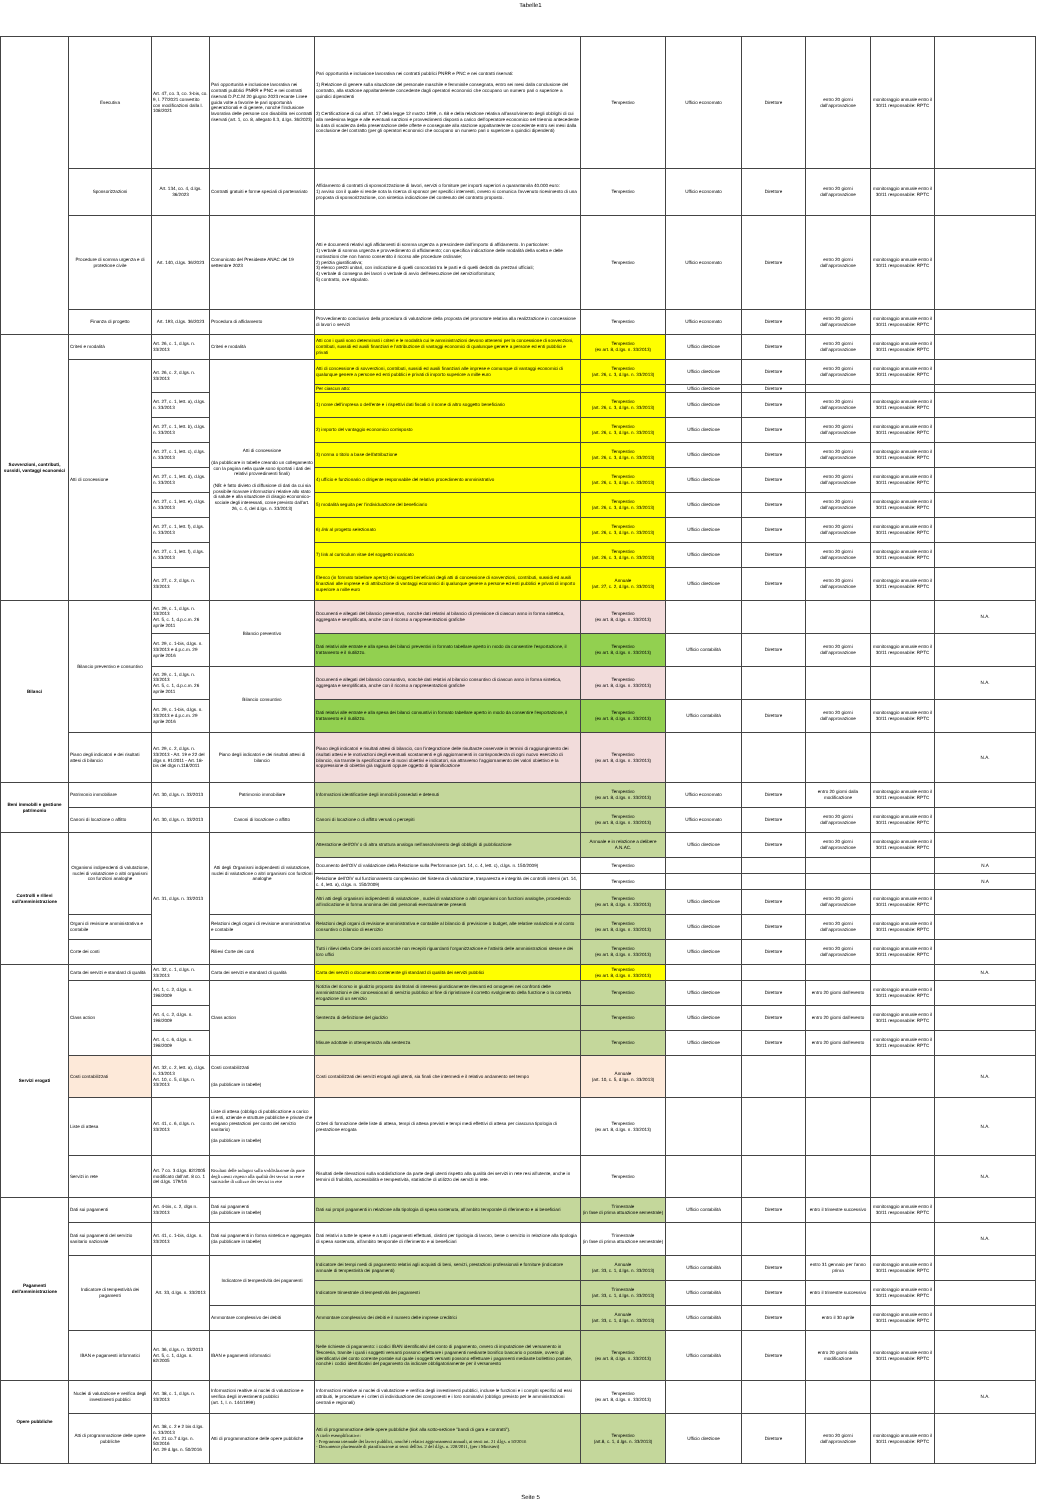Tabelle1
| | Esecutiva | Art. 47, co. 3, co. 3-bis, co. 9, l. 77/2021 convertito con modificazioni dalla l. 108/2021 | Pari opportunità e inclusione lavorativa nei contratti pubblici PNRR e PNC e nei contratti riservati D.P.C.M 20 giugno 2023 recante Linee guida volte a favorire le pari opportunità generazionali e di genere, nonché l'inclusione lavorativa delle persone con disabilità nei contratti riservati (art. 1, co. 8, allegato II.3, d.lgs. 36/2023) | Pari opportunità e inclusione lavorativa nei contratti pubblici PNRR e PNC e nei contratti riservati: 1) Relazione di genere sulla situazione del personale maschile e femminile consegnata, entro sei mesi dalla conclusione del contratto, alla stazione appaltante/ente concedente dagli operatori economici che occupano un numero pari o superiore a quindici dipendenti 2) Certificazione di cui all'art. 17 della legge 12 marzo 1999, n. 68 e della relazione relativa all'assolvimento degli obblighi di cui alla medesima legge e alle eventuali sanzioni e provvedimenti disposti a carico dell'operatore economico nel triennio antecedente la data di scadenza della presentazione delle offerte e consegnate alla stazione appaltante/ente concedente entro sei mesi dalla conclusione del contratto (per gli operatori economici che occupano un numero pari o superiore a quindici dipendenti) | Tempestivo | Ufficio economato | Direttore | entro 20 giorni dall'approvazione | monitoraggio annuale entro il 30/11 responsabile: RPTC | |
| | Sponsorizzazioni | Art. 134, co. 4, d.lgs. 36/2023 | Contratti gratuiti e forme speciali di partenariato | Affidamento di contratti di sponsorizzazione di lavori, servizi o forniture per importi superiori a quarantamila 40.000 euro: 1) avviso con il quale si rende nota la ricerca di sponsor per specifici interventi, ovvero si comunica l'avvenuto ricevimento di una proposta di sponsorizzazione, con sintetica indicazione del contenuto del contratto proposto. | Tempestivo | Ufficio economato | Direttore | entro 20 giorni dall'approvazione | monitoraggio annuale entro il 30/11 responsabile: RPTC | |
| | Procedure di somma urgenza e di protezione civile | Art. 140, d.lgs. 36/2023 | Comunicato del Presidente ANAC del 19 settembre 2023 | Atti e documenti relativi agli affidamenti di somma urgenza a prescindere dall'importo di affidamento. In particolare: 1) verbale di somma urgenza e provvedimento di affidamento; con specifica indicazione delle modalità della scelta e delle motivazioni che non hanno consentito il ricorso alle procedure ordinarie; 2) perizia giustificativa; 3) elenco prezzi unitari, con indicazione di quelli concordati tra le parti e di quelli dedotti da prezzari ufficiali; 4) verbale di consegna dei lavori o verbale di avvio dell'esecuzione del servizio/fornitura; 5) contratto, ove stipulato. | Tempestivo | Ufficio economato | Direttore | entro 20 giorni dall'approvazione | monitoraggio annuale entro il 30/11 responsabile: RPTC | |
| | Finanza di progetto | Art. 193, d.lgs. 36/2023 | Procedura di affidamento | Provvedimento conclusivo della procedura di valutazione della proposta del promotore relativa alla realizzazione in concessione di lavori o servizi | Tempestivo | Ufficio economato | Direttore | entro 20 giorni dall'approvazione | monitoraggio annuale entro il 30/11 responsabile: RPTC | |
| Sovvenzioni, contributi, sussidi, vantaggi economici | Criteri e modalità | Art. 26, c. 1, d.lgs. n. 33/2013 | Criteri e modalità | Atti con i quali sono determinati i criteri e le modalità cui le amministrazioni devono attenersi per la concessione di sovvenzioni, contributi, sussidi ed ausili finanziari e l'attribuzione di vantaggi economici di qualunque genere a persone ed enti pubblici e privati | Tempestivo (ex art. 8, d.lgs. n. 33/2013) | Ufficio direzione | Direttore | entro 20 giorni dall'approvazione | monitoraggio annuale entro il 30/11 responsabile: RPTC | |
| | Atti di concessione | Art. 26, c. 2, d.lgs. n. 33/2013 | Atti di concessione (da pubblicare in tabelle creando un collegamento con la pagina nella quale sono riportati i dati dei relativi provvedimenti finali) (NB: è fatto divieto di diffusione di dati da cui sia possibile ricavare informazioni relative allo stato di salute e alla situazione di disagio economico-sociale degli interessati, come previsto dall'art. 26, c. 4, del d.lgs. n. 33/2013) | Atti di concessione di sovvenzioni, contributi, sussidi ed ausili finanziari alle imprese e comunque di vantaggi economici di qualunque genere a persone ed enti pubblici e privati di importo superiore a mille euro | Tempestivo (art. 26, c. 3, d.lgs. n. 33/2013) | Ufficio direzione | Direttore | entro 20 giorni dall'approvazione | monitoraggio annuale entro il 30/11 responsabile: RPTC | |
| | | | | Per ciascun atto: | | Ufficio direzione | Direttore | | | |
| | | Art. 27, c. 1, lett. a), d.lgs. n. 33/2013 | | 1) nome dell'impresa o dell'ente e i rispettivi dati fiscali o il nome di altro soggetto beneficiario | Tempestivo (art. 26, c. 3, d.lgs. n. 33/2013) | Ufficio direzione | Direttore | entro 20 giorni dall'approvazione | monitoraggio annuale entro il 30/11 responsabile: RPTC | |
| | | Art. 27, c. 1, lett. b), d.lgs. n. 33/2013 | | 2) importo del vantaggio economico corrisposto | Tempestivo (art. 26, c. 3, d.lgs. n. 33/2013) | Ufficio direzione | Direttore | entro 20 giorni dall'approvazione | monitoraggio annuale entro il 30/11 responsabile: RPTC | |
| | | Art. 27, c. 1, lett. c), d.lgs. n. 33/2013 | | 3) norma o titolo a base dell'attribuzione | Tempestivo (art. 26, c. 3, d.lgs. n. 33/2013) | Ufficio direzione | Direttore | entro 20 giorni dall'approvazione | monitoraggio annuale entro il 30/11 responsabile: RPTC | |
| | | Art. 27, c. 1, lett. d), d.lgs. n. 33/2013 | | 4) ufficio e funzionario o dirigente responsabile del relativo procedimento amministrativo | Tempestivo (art. 26, c. 3, d.lgs. n. 33/2013) | Ufficio direzione | Direttore | entro 20 giorni dall'approvazione | monitoraggio annuale entro il 30/11 responsabile: RPTC | |
| | | Art. 27, c. 1, lett. e), d.lgs. n. 33/2013 | | 5) modalità seguita per l'individuazione del beneficiario | Tempestivo (art. 26, c. 3, d.lgs. n. 33/2013) | Ufficio direzione | Direttore | entro 20 giorni dall'approvazione | monitoraggio annuale entro il 30/11 responsabile: RPTC | |
| | | Art. 27, c. 1, lett. f), d.lgs. n. 33/2013 | | 6) link al progetto selezionato | Tempestivo (art. 26, c. 3, d.lgs. n. 33/2013) | Ufficio direzione | Direttore | entro 20 giorni dall'approvazione | monitoraggio annuale entro il 30/11 responsabile: RPTC | |
| | | Art. 27, c. 1, lett. f), d.lgs. n. 33/2013 | | 7) link al curriculum vitae del soggetto incaricato | Tempestivo (art. 26, c. 3, d.lgs. n. 33/2013) | Ufficio direzione | Direttore | entro 20 giorni dall'approvazione | monitoraggio annuale entro il 30/11 responsabile: RPTC | |
| | | Art. 27, c. 2, d.lgs. n. 33/2013 | | Elenco (in formato tabellare aperto) dei soggetti beneficiari degli atti di concessione di sovvenzioni, contributi, sussidi ed ausili finanziari alle imprese e di attribuzione di vantaggi economici di qualunque genere a persone ed enti pubblici e privati di importo superiore a mille euro | Annuale (art. 27, c. 2, d.lgs. n. 33/2013) | Ufficio direzione | Direttore | entro 20 giorni dall'approvazione | monitoraggio annuale entro il 30/11 responsabile: RPTC | |
| Bilanci | Bilancio preventivo e consuntivo | Art. 29, c. 1, d.lgs. n. 33/2013 Art. 5, c. 1, d.p.c.m. 26 aprile 2011 | Bilancio preventivo | Documenti e allegati del bilancio preventivo, nonché dati relativi al bilancio di previsione di ciascun anno in forma sintetica, aggregata e semplificata, anche con il ricorso a rappresentazioni grafiche | Tempestivo (ex art. 8, d.lgs. n. 33/2013) | | | | | N.A. |
| | | Art. 29, c. 1-bis, d.lgs. n. 33/2013 e d.p.c.m. 29 aprile 2016 | | Dati relativi alle entrate e alla spesa dei bilanci preventivi in formato tabellare aperto in modo da consentire l'esportazione, il trattamento e il riutilizzo. | Tempestivo (ex art. 8, d.lgs. n. 33/2013) | Ufficio contabilità | Direttore | entro 20 giorni dall'approvazione | monitoraggio annuale entro il 30/11 responsabile: RPTC | |
| | | Art. 29, c. 1, d.lgs. n. 33/2013 Art. 5, c. 1, d.p.c.m. 26 aprile 2011 | Bilancio consuntivo | Documenti e allegati del bilancio consuntivo, nonché dati relativi al bilancio consuntivo di ciascun anno in forma sintetica, aggregata e semplificata, anche con il ricorso a rappresentazioni grafiche | Tempestivo (ex art. 8, d.lgs. n. 33/2013) | | | | | N.A. |
| | | Art. 29, c. 1-bis, d.lgs. n. 33/2013 e d.p.c.m. 29 aprile 2016 | | Dati relativi alle entrate e alla spesa dei bilanci consuntivi in formato tabellare aperto in modo da consentire l'esportazione, il trattamento e il riutilizzo. | Tempestivo (ex art. 8, d.lgs. n. 33/2013) | Ufficio contabilità | Direttore | entro 20 giorni dall'approvazione | monitoraggio annuale entro il 30/11 responsabile: RPTC | |
| | Piano degli indicatori e dei risultati attesi di bilancio | Art. 29, c. 2, d.lgs. n. 33/2013 - Art. 19 e 22 del dlgs n. 91/2011 - Art. 18-bis del dlgs n.118/2011 | Piano degli indicatori e dei risultati attesi di bilancio | Piano degli indicatori e risultati attesi di bilancio, con l'integrazione delle risultanze osservate in termini di raggiungimento dei risultati attesi e le motivazioni degli eventuali scostamenti e gli aggiornamenti in corrispondenza di ogni nuovo esercizio di bilancio, sia tramite la specificazione di nuovi obiettivi e indicatori, sia attraverso l'aggiornamento dei valori obiettivo e la soppressione di obiettivi già raggiunti oppure oggetto di ripianificazione | Tempestivo (ex art. 8, d.lgs. n. 33/2013) | | | | | N.A. |
| Beni immobili e gestione patrimonio | Patrimonio immobiliare | Art. 30, d.lgs. n. 33/2013 | Patrimonio immobiliare | Informazioni identificative degli immobili posseduti e detenuti | Tempestivo (ex art. 8, d.lgs. n. 33/2013) | Ufficio economato | Direttore | entro 20 giorni dalla modificazione | monitoraggio annuale entro il 30/11 responsabile: RPTC | |
| | Canoni di locazione o affitto | Art. 30, d.lgs. n. 33/2013 | Canoni di locazione o affitto | Canoni di locazione o di affitto versati o percepiti | Tempestivo (ex art. 8, d.lgs. n. 33/2013) | Ufficio economato | Direttore | entro 20 giorni dall'approvazione | monitoraggio annuale entro il 30/11 responsabile: RPTC | |
| Controlli e rilievi sull'amministrazione | Organismi indipendenti di valutazione, nuclei di valutazione o altri organismi con funzioni analoghe | Art. 31, d.lgs. n. 33/2013 | Atti degli Organismi indipendenti di valutazione, nuclei di valutazione o altri organismi con funzioni analoghe | Attestazione dell'OIV o di altra struttura analoga nell'assolvimento degli obblighi di pubblicazione | Annuale e in relazione a delibere A.N.AC. | Ufficio direzione | Direttore | entro 20 giorni dall'approvazione | monitoraggio annuale entro il 30/11 responsabile: RPTC | |
| | | | | Documento dell'OIV di validazione della Relazione sulla Performance (art. 14, c. 4, lett. c), d.lgs. n. 150/2009) | Tempestivo | | | | | N.A |
| | | | | Relazione dell'OIV sul funzionamento complessivo del Sistema di valutazione, trasparenza e integrità dei controlli interni (art. 14, c. 4, lett. a), d.lgs. n. 150/2009) | Tempestivo | | | | | N.A |
| | | | | Altri atti degli organismi indipendenti di valutazione , nuclei di valutazione o altri organismi con funzioni analoghe, procedendo all'indicazione in forma anonima dei dati personali eventualmente presenti | Tempestivo (ex art. 8, d.lgs. n. 33/2013) | Ufficio direzione | Direttore | entro 20 giorni dall'approvazione | monitoraggio annuale entro il 30/11 responsabile: RPTC | |
| | Organi di revisione amministrativa e contabile | | Relazioni degli organi di revisione amministrativa e contabile | Relazioni degli organi di revisione amministrativa e contabile al bilancio di previsione o budget, alle relative variazioni e al conto consuntivo o bilancio di esercizio | Tempestivo (ex art. 8, d.lgs. n. 33/2013) | Ufficio direzione | Direttore | entro 20 giorni dall'approvazione | monitoraggio annuale entro il 30/11 responsabile: RPTC | |
| | Corte dei conti | | Rilievi Corte dei conti | Tutti i rilievi della Corte dei conti ancorchè non recepiti riguardanti l'organizzazione e l'attività delle amministrazioni stesse e dei loro uffici | Tempestivo (ex art. 8, d.lgs. n. 33/2013) | Ufficio direzione | Direttore | entro 20 giorni dall'approvazione | monitoraggio annuale entro il 30/11 responsabile: RPTC | |
| Servizi erogati | Carta dei servizi e standard di qualità | Art. 32, c. 1, d.lgs. n. 33/2013 | Carta dei servizi e standard di qualità | Carta dei servizi o documento contenente gli standard di qualità dei servizi pubblici | Tempestivo (ex art. 8, d.lgs. n. 33/2013) | | | | | N.A. |
| | Class action | Art. 1, c. 2, d.lgs. n. 198/2009 | Class action | Notizia del ricorso in giudizio proposto dai titolari di interessi giuridicamente rilevanti ed omogenei nei confronti delle amministrazioni e dei concessionari di servizio pubblico al fine di ripristinare il corretto svolgimento della funzione o la corretta erogazione di un servizio | Tempestivo | Ufficio direzione | Direttore | entro 20 giorni dall'evento | monitoraggio annuale entro il 30/11 responsabile: RPTC | |
| | | Art. 4, c. 2, d.lgs. n. 198/2009 | | Sentenza di definizione del giudizio | Tempestivo | Ufficio direzione | Direttore | entro 20 giorni dall'evento | monitoraggio annuale entro il 30/11 responsabile: RPTC | |
| | | Art. 4, c. 6, d.lgs. n. 198/2009 | | Misure adottate in ottemperanza alla sentenza | Tempestivo | Ufficio direzione | Direttore | entro 20 giorni dall'evento | monitoraggio annuale entro il 30/11 responsabile: RPTC | |
| | Costi contabilizzati | Art. 32, c. 2, lett. a), d.lgs. n. 33/2013 Art. 10, c. 5, d.lgs. n. 33/2013 | Costi contabilizzati (da pubblicare in tabelle) | Costi contabilizzati dei servizi erogati agli utenti, sia finali che intermedi e il relativo andamento nel tempo | Annuale (art. 10, c. 5, d.lgs. n. 33/2013) | | | | | N.A. |
| | Liste di attesa | Art. 41, c. 6, d.lgs. n. 33/2013 | Liste di attesa (obbligo di pubblicazione a carico di enti, aziende e strutture pubbliche e private che erogano prestazioni per conto del servizio sanitario) (da pubblicare in tabelle) | Criteri di formazione delle liste di attesa, tempi di attesa previsti e tempi medi effettivi di attesa per ciascuna tipologia di prestazione erogata | Tempestivo (ex art. 8, d.lgs. n. 33/2013) | | | | | N.A. |
| | Servizi in rete | Art. 7 co. 3 d.lgs. 82/2005 modificato dall'art. 8 co. 1 del d.lgs. 179/16 | Risultati delle indagini sulla soddisfazione da parte degli utenti rispetto alla qualità dei servizi in rete e statistiche di utilizzo dei servizi in rete | Risultati delle rilevazioni sulla soddisfazione da parte degli utenti rispetto alla qualità dei servizi in rete resi all'utente, anche in termini di fruibilità, accessibilità e tempestività, statistiche di utilizzo dei servizi in rete. | Tempestivo | | | | | N.A. |
| Pagamenti dell'amministrazione | Dati sui pagamenti | Art. 4-bis, c. 2, dlgs n. 33/2013 | Dati sui pagamenti (da pubblicare in tabelle) | Dati sui propri pagamenti in relazione alla tipologia di spesa sostenuta, all'ambito temporale di riferimento e ai beneficiari | Trimestrale (in fase di prima attuazione semestrale) | Ufficio contabilità | Direttore | entro il trimestre successivo | monitoraggio annuale entro il 30/11 responsabile: RPTC | |
| | Dati sui pagamenti del servizio sanitario nazionale | Art. 41, c. 1-bis, d.lgs. n. 33/2013 | Dati sui pagamenti in forma sintetica e aggregata (da pubblicare in tabelle) | Dati relativi a tutte le spese e a tutti i pagamenti effettuati, distinti per tipologia di lavoro, bene o servizio in relazione alla tipologia di spesa sostenuta, all'ambito temporale di riferimento e ai beneficiari | Trimestrale (in fase di prima attuazione semestrale) | | | | | N.A. |
| | Indicatore di tempestività dei pagamenti | Art. 33, d.lgs. n. 33/2013 | Indicatore di tempestività dei pagamenti | Indicatore dei tempi medi di pagamento relativi agli acquisti di beni, servizi, prestazioni professionali e forniture (indicatore annuale di tempestività dei pagamenti) | Annuale (art. 33, c. 1, d.lgs. n. 33/2013) | Ufficio contabilità | Direttore | entro 31 gennaio per l'anno prima | monitoraggio annuale entro il 30/11 responsabile: RPTC | |
| | | | | Indicatore trimestrale di tempestività dei pagamenti | Trimestrale (art. 33, c. 1, d.lgs. n. 33/2013) | Ufficio contabilità | Direttore | entro il trimestre successivo | monitoraggio annuale entro il 30/11 responsabile: RPTC | |
| | | | Ammontare complessivo dei debiti | Ammontare complessivo dei debiti e il numero delle imprese creditrici | Annuale (art. 33, c. 1, d.lgs. n. 33/2013) | Ufficio contabilità | Direttore | entro il 30 aprile | monitoraggio annuale entro il 30/11 responsabile: RPTC | |
| | IBAN e pagamenti informatici | Art. 36, d.lgs. n. 33/2013 Art. 5, c. 1, d.lgs. n. 82/2005 | IBAN e pagamenti informatici | Nelle richieste di pagamento: i codici IBAN identificativi del conto di pagamento, ovvero di imputazione del versamento in Tesoreria, tramite i quali i soggetti versanti possono effettuare i pagamenti mediante bonifico bancario o postale, ovvero gli identificativi del conto corrente postale sul quale i soggetti versanti possono effettuare i pagamenti mediante bollettino postale, nonchè i codici identificativi del pagamento da indicare obbligatoriamente per il versamento | Tempestivo (ex art. 8, d.lgs. n. 33/2013) | Ufficio contabilità | Direttore | entro 20 giorni dalla modificazione | monitoraggio annuale entro il 30/11 responsabile: RPTC | |
| Opere pubbliche | Nuclei di valutazione e verifica degli investimenti pubblici | Art. 38, c. 1, d.lgs. n. 33/2013 | Informazioni realtive ai nuclei di valutazione e verifica degli investimenti pubblici (art. 1, l. n. 144/1999) | Informazioni relative ai nuclei di valutazione e verifica degli investimenti pubblici, incluse le funzioni e i compiti specifici ad essi attribuiti, le procedure e i criteri di individuazione dei componenti e i loro nominativi (obbligo previsto per le amministrazioni centrali e regionali) | Tempestivo (ex art. 8, d.lgs. n. 33/2013) | | | | | N.A. |
| | Atti di programmazione delle opere pubbliche | Art. 38, c. 2 e 2 bis d.lgs. n. 33/2013 Art. 21 co.7 d.lgs. n. 50/2016 Art. 29 d.lgs. n. 50/2016 | Atti di programmazione delle opere pubbliche | Atti di programmazione delle opere pubbliche ( link alla sotto-sezione "bandi di gara e contratti"). A titolo esemplificativo: - Programma triennale dei lavori pubblici, nonché i relativi aggiornamenti annuali, ai sensi art. 21 d.lgs. n 50/2016 - Documento pluriennale di pianificazione ai sensi dell'art. 2 del d.lgs. n. 228/2011, (per i Ministeri) | Tempestivo (art.8, c. 1, d.lgs. n. 33/2013) | Ufficio direzione | Direttore | entro 20 giorni dall'approvazione | monitoraggio annuale entro il 30/11 responsabile: RPTC | |
Seite 5